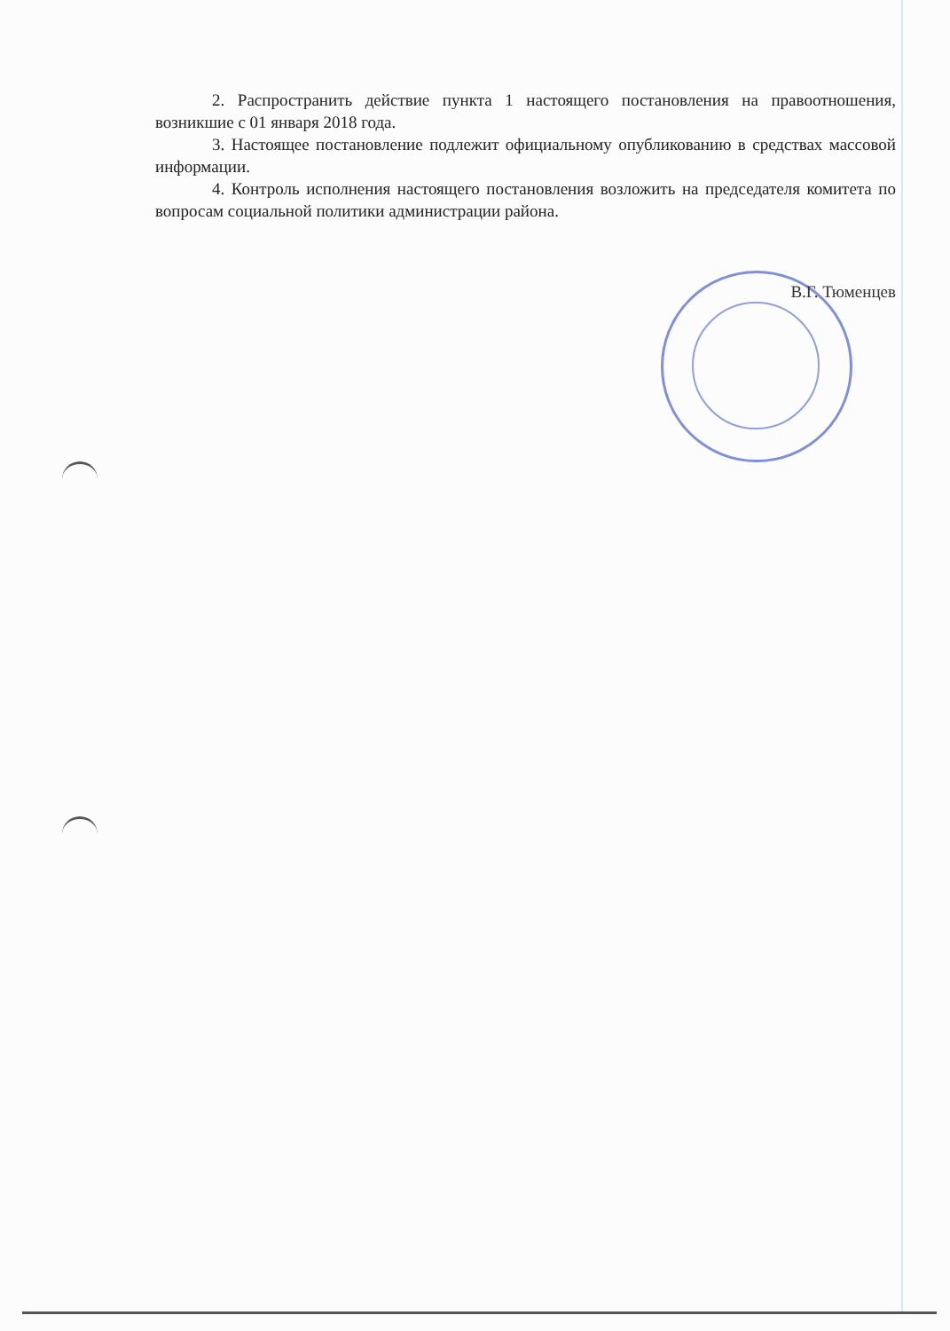2. Распространить действие пункта 1 настоящего постановления на правоотношения, возникшие с 01 января 2018 года.
3. Настоящее постановление подлежит официальному опубликованию в средствах массовой информации.
4. Контроль исполнения настоящего постановления возложить на председателя комитета по вопросам социальной политики администрации района.
В.Г. Тюменцев